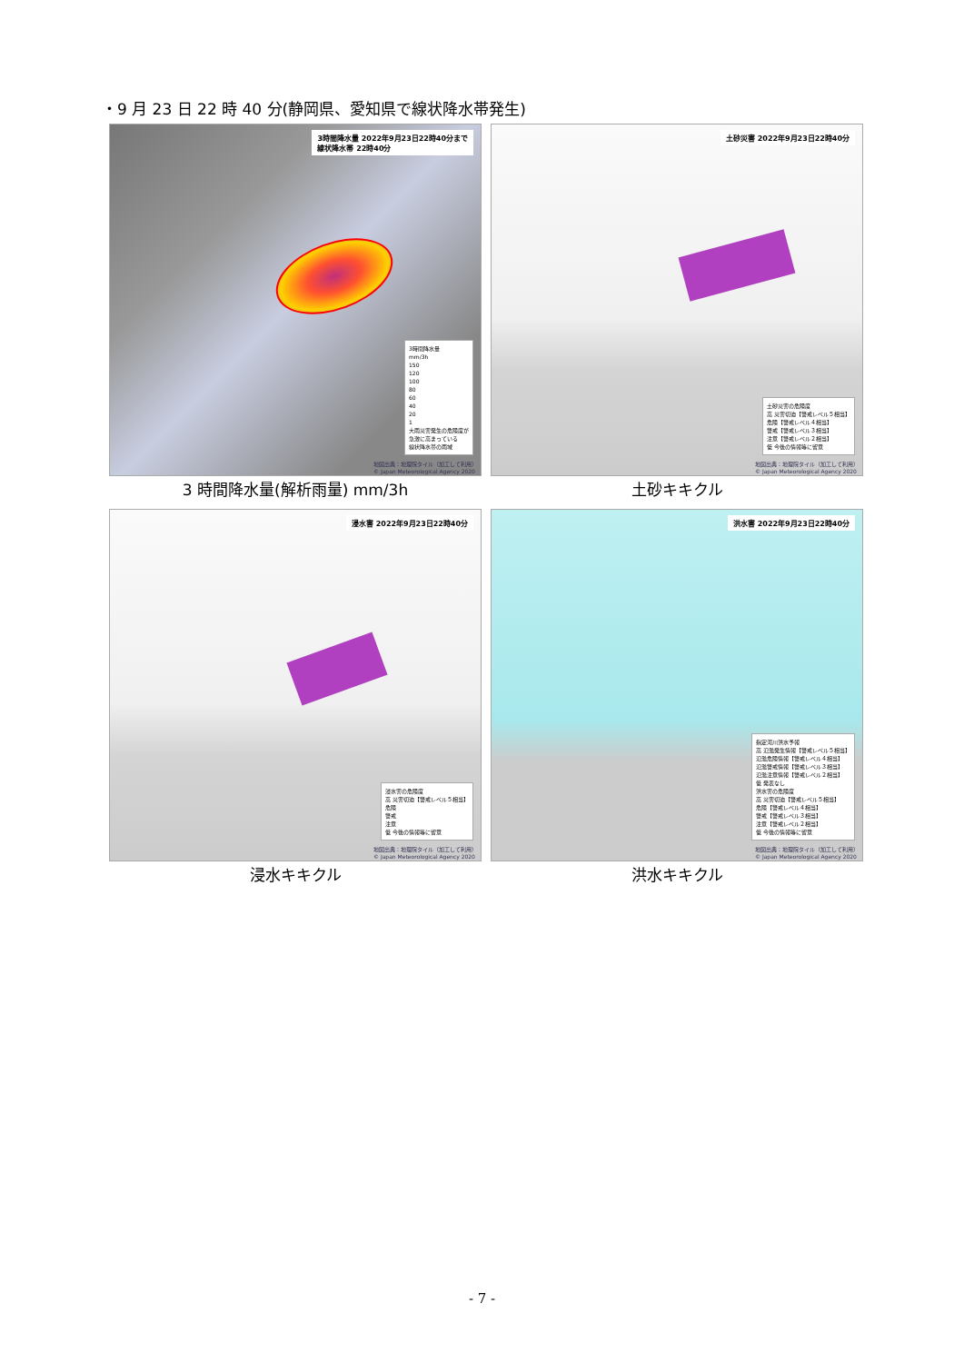・9 月 23 日 22 時 40 分(静岡県、愛知県で線状降水帯発生)
3時間降水量 2022年9月23日22時40分まで
線状降水帯 22時40分
3時間降水量
mm/3h
150
120
100
80
60
40
20
1
大雨災害発生の危険度が
急激に高まっている
線状降水帯の雨域
地図出典：地理院タイル（加工して利用）
© Japan Meteorological Agency 2020
3 時間降水量(解析雨量) mm/3h
土砂災害 2022年9月23日22時40分
土砂災害の危険度
高 災害切迫【警戒レベル５相当】
危険【警戒レベル４相当】
警戒【警戒レベル３相当】
注意【警戒レベル２相当】
低 今後の情報等に留意
地図出典：地理院タイル（加工して利用）
© Japan Meteorological Agency 2020
土砂キキクル
浸水害 2022年9月23日22時40分
浸水害の危険度
高 災害切迫【警戒レベル５相当】
危険
警戒
注意
低 今後の情報等に留意
地図出典：地理院タイル（加工して利用）
© Japan Meteorological Agency 2020
浸水キキクル
洪水害 2022年9月23日22時40分
指定河川洪水予報
高 氾濫発生情報【警戒レベル５相当】
氾濫危険情報【警戒レベル４相当】
氾濫警戒情報【警戒レベル３相当】
氾濫注意情報【警戒レベル２相当】
低 発表なし
洪水害の危険度
高 災害切迫【警戒レベル５相当】
危険【警戒レベル４相当】
警戒【警戒レベル３相当】
注意【警戒レベル２相当】
低 今後の情報等に留意
地図出典：地理院タイル（加工して利用）
© Japan Meteorological Agency 2020
洪水キキクル
- 7 -